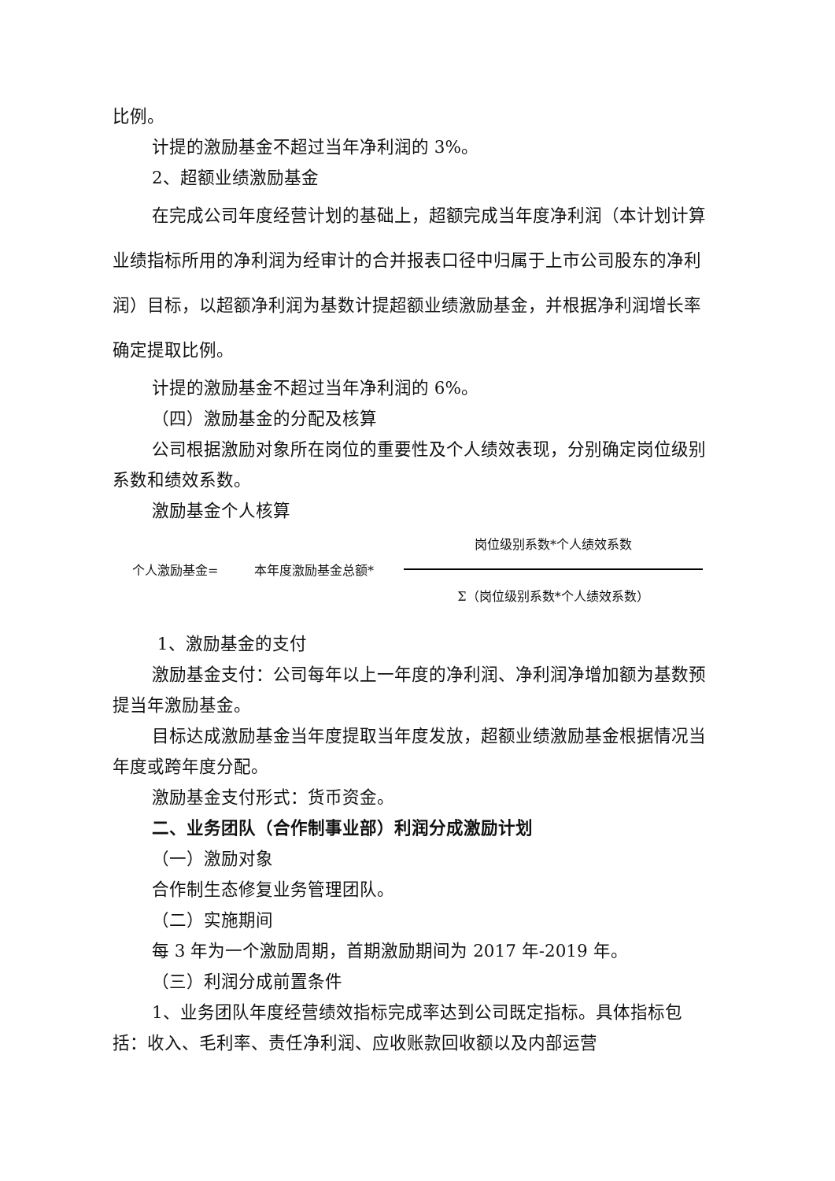比例。
计提的激励基金不超过当年净利润的 3%。
2、超额业绩激励基金
在完成公司年度经营计划的基础上，超额完成当年度净利润（本计划计算业绩指标所用的净利润为经审计的合并报表口径中归属于上市公司股东的净利润）目标，以超额净利润为基数计提超额业绩激励基金，并根据净利润增长率确定提取比例。
计提的激励基金不超过当年净利润的 6%。
（四）激励基金的分配及核算
公司根据激励对象所在岗位的重要性及个人绩效表现，分别确定岗位级别系数和绩效系数。
激励基金个人核算
个人激励基金= 本年度激励基金总额*
岗位级别系数*个人绩效系数
Σ（岗位级别系数*个人绩效系数）
1、激励基金的支付
激励基金支付：公司每年以上一年度的净利润、净利润净增加额为基数预提当年激励基金。
目标达成激励基金当年度提取当年度发放，超额业绩激励基金根据情况当年度或跨年度分配。
激励基金支付形式：货币资金。
二、业务团队（合作制事业部）利润分成激励计划
（一）激励对象
合作制生态修复业务管理团队。
（二）实施期间
每 3 年为一个激励周期，首期激励期间为 2017 年-2019 年。
（三）利润分成前置条件
1、业务团队年度经营绩效指标完成率达到公司既定指标。具体指标包括：收入、毛利率、责任净利润、应收账款回收额以及内部运营